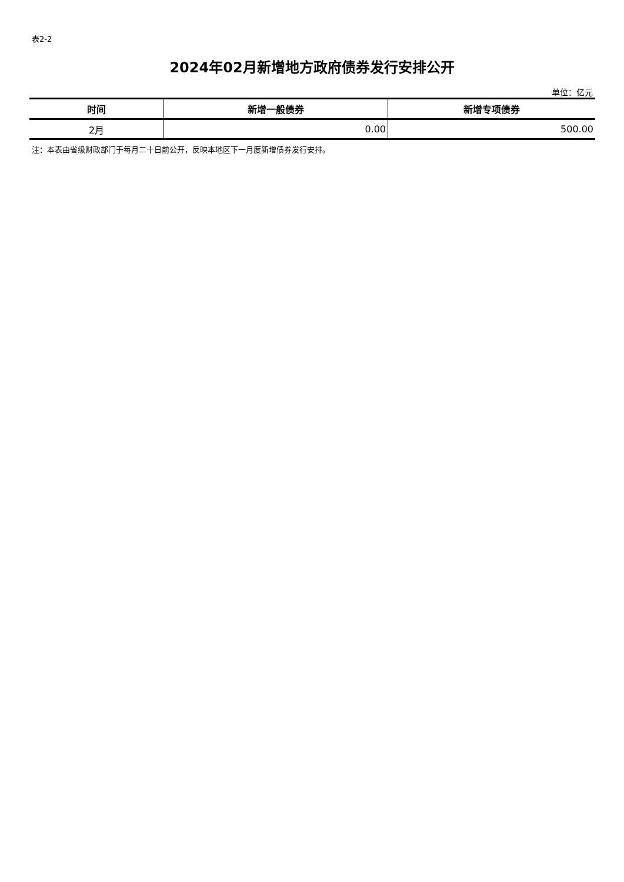表2-2
2024年02月新增地方政府债券发行安排公开
单位：亿元
| 时间 | 新增一般债券 | 新增专项债券 |
| --- | --- | --- |
| 2月 | 0.00 | 500.00 |
注：本表由省级财政部门于每月二十日前公开，反映本地区下一月度新增债券发行安排。